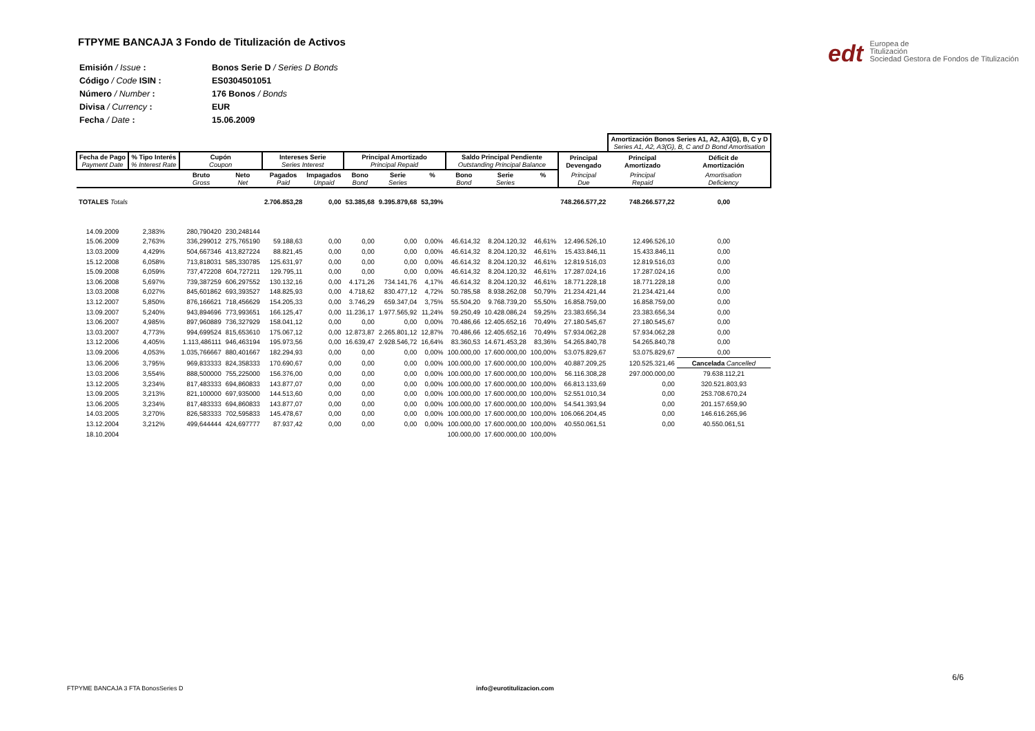FTPYME BANCAJA 3 Fondo de Titulización de Activos
edt Europea de
Titulización
Sociedad Gestora de Fondos de Titulización
| Emisión / Issue : | Bonos Serie D / Series D Bonds |
| Código / Code ISIN : | ES0304501051 |
| Número / Number : | 176 Bonos / Bonds |
| Divisa / Currency : | EUR |
| Fecha / Date : | 15.06.2009 |
| | | | | | | | | | | | | | Amortización Bonos Series A1, A2, A3(G), B, C y D Series A1, A2, A3(G), B, C and D Bond Amortisation | |
| --- | --- | --- | --- | --- | --- | --- | --- | --- | --- | --- | --- | --- | --- | --- |
| Fecha de Pago Payment Date | % Tipo Interés % Interest Rate | Cupón Coupon | | Intereses Serie Series Interest | | Principal Amortizado Principal Repaid | | | Saldo Principal Pendiente Outstanding Principal Balance | | | Principal Devengado | Principal Amortizado | Déficit de Amortización |
| | | Bruto Gross | Neto Net | Pagados Paid | Impagados Unpaid | Bono Bond | Serie Series | % | Bono Bond | Serie Series | % | Principal Due | Principal Repaid | Amortisation Deficiency |
| TOTALES Totals | | | | 2.706.853,28 | 0,00 | 53.385,68 | 9.395.879,68 | 53,39% | | | | 748.266.577,22 | 748.266.577,22 | 0,00 |
| 14.09.2009 | 2,383% | 280,790420 | 230,248144 | | | | | | | | | | | |
| 15.06.2009 | 2,763% | 336,299012 | 275,765190 | 59.188,63 | 0,00 | 0,00 | 0,00 | 0,00% | 46.614,32 | 8.204.120,32 | 46,61% | 12.496.526,10 | 12.496.526,10 | 0,00 |
| 13.03.2009 | 4,429% | 504,667346 | 413,827224 | 88.821,45 | 0,00 | 0,00 | 0,00 | 0,00% | 46.614,32 | 8.204.120,32 | 46,61% | 15.433.846,11 | 15.433.846,11 | 0,00 |
| 15.12.2008 | 6,058% | 713,818031 | 585,330785 | 125.631,97 | 0,00 | 0,00 | 0,00 | 0,00% | 46.614,32 | 8.204.120,32 | 46,61% | 12.819.516,03 | 12.819.516,03 | 0,00 |
| 15.09.2008 | 6,059% | 737,472208 | 604,727211 | 129.795,11 | 0,00 | 0,00 | 0,00 | 0,00% | 46.614,32 | 8.204.120,32 | 46,61% | 17.287.024,16 | 17.287.024,16 | 0,00 |
| 13.06.2008 | 5,697% | 739,387259 | 606,297552 | 130.132,16 | 0,00 | 4.171,26 | 734.141,76 | 4,17% | 46.614,32 | 8.204.120,32 | 46,61% | 18.771.228,18 | 18.771.228,18 | 0,00 |
| 13.03.2008 | 6,027% | 845,601862 | 693,393527 | 148.825,93 | 0,00 | 4.718,62 | 830.477,12 | 4,72% | 50.785,58 | 8.938.262,08 | 50,79% | 21.234.421,44 | 21.234.421,44 | 0,00 |
| 13.12.2007 | 5,850% | 876,166621 | 718,456629 | 154.205,33 | 0,00 | 3.746,29 | 659.347,04 | 3,75% | 55.504,20 | 9.768.739,20 | 55,50% | 16.858.759,00 | 16.858.759,00 | 0,00 |
| 13.09.2007 | 5,240% | 943,894696 | 773,993651 | 166.125,47 | 0,00 | 11.236,17 | 1.977.565,92 | 11,24% | 59.250,49 | 10.428.086,24 | 59,25% | 23.383.656,34 | 23.383.656,34 | 0,00 |
| 13.06.2007 | 4,985% | 897,960889 | 736,327929 | 158.041,12 | 0,00 | 0,00 | 0,00 | 0,00% | 70.486,66 | 12.405.652,16 | 70,49% | 27.180.545,67 | 27.180.545,67 | 0,00 |
| 13.03.2007 | 4,773% | 994,699524 | 815,653610 | 175.067,12 | 0,00 | 12.873,87 | 2.265.801,12 | 12,87% | 70.486,66 | 12.405.652,16 | 70,49% | 57.934.062,28 | 57.934.062,28 | 0,00 |
| 13.12.2006 | 4,405% | 1.113,486111 | 946,463194 | 195.973,56 | 0,00 | 16.639,47 | 2.928.546,72 | 16,64% | 83.360,53 | 14.671.453,28 | 83,36% | 54.265.840,78 | 54.265.840,78 | 0,00 |
| 13.09.2006 | 4,053% | 1.035,766667 | 880,401667 | 182.294,93 | 0,00 | 0,00 | 0,00 | 0,00% | 100.000,00 | 17.600.000,00 | 100,00% | 53.075.829,67 | 53.075.829,67 | 0,00 |
| 13.06.2006 | 3,795% | 969,833333 | 824,358333 | 170.690,67 | 0,00 | 0,00 | 0,00 | 0,00% | 100.000,00 | 17.600.000,00 | 100,00% | 40.887.209,25 | 120.525.321,46 | Cancelada Cancelled |
| 13.03.2006 | 3,554% | 888,500000 | 755,225000 | 156.376,00 | 0,00 | 0,00 | 0,00 | 0,00% | 100.000,00 | 17.600.000,00 | 100,00% | 56.116.308,28 | 297.000.000,00 | 79.638.112,21 |
| 13.12.2005 | 3,234% | 817,483333 | 694,860833 | 143.877,07 | 0,00 | 0,00 | 0,00 | 0,00% | 100.000,00 | 17.600.000,00 | 100,00% | 66.813.133,69 | 0,00 | 320.521.803,93 |
| 13.09.2005 | 3,213% | 821,100000 | 697,935000 | 144.513,60 | 0,00 | 0,00 | 0,00 | 0,00% | 100.000,00 | 17.600.000,00 | 100,00% | 52.551.010,34 | 0,00 | 253.708.670,24 |
| 13.06.2005 | 3,234% | 817,483333 | 694,860833 | 143.877,07 | 0,00 | 0,00 | 0,00 | 0,00% | 100.000,00 | 17.600.000,00 | 100,00% | 54.541.393,94 | 0,00 | 201.157.659,90 |
| 14.03.2005 | 3,270% | 826,583333 | 702,595833 | 145.478,67 | 0,00 | 0,00 | 0,00 | 0,00% | 100.000,00 | 17.600.000,00 | 100,00% | 106.066.204,45 | 0,00 | 146.616.265,96 |
| 13.12.2004 | 3,212% | 499,644444 | 424,697777 | 87.937,42 | 0,00 | 0,00 | 0,00 | 0,00% | 100.000,00 | 17.600.000,00 | 100,00% | 40.550.061,51 | 0,00 | 40.550.061,51 |
| 18.10.2004 | | | | | | | | | 100.000,00 | 17.600.000,00 | 100,00% | | | |
6/6
FTPYME BANCAJA 3 FTA BonosSeries D
info@eurotitulizacion.com